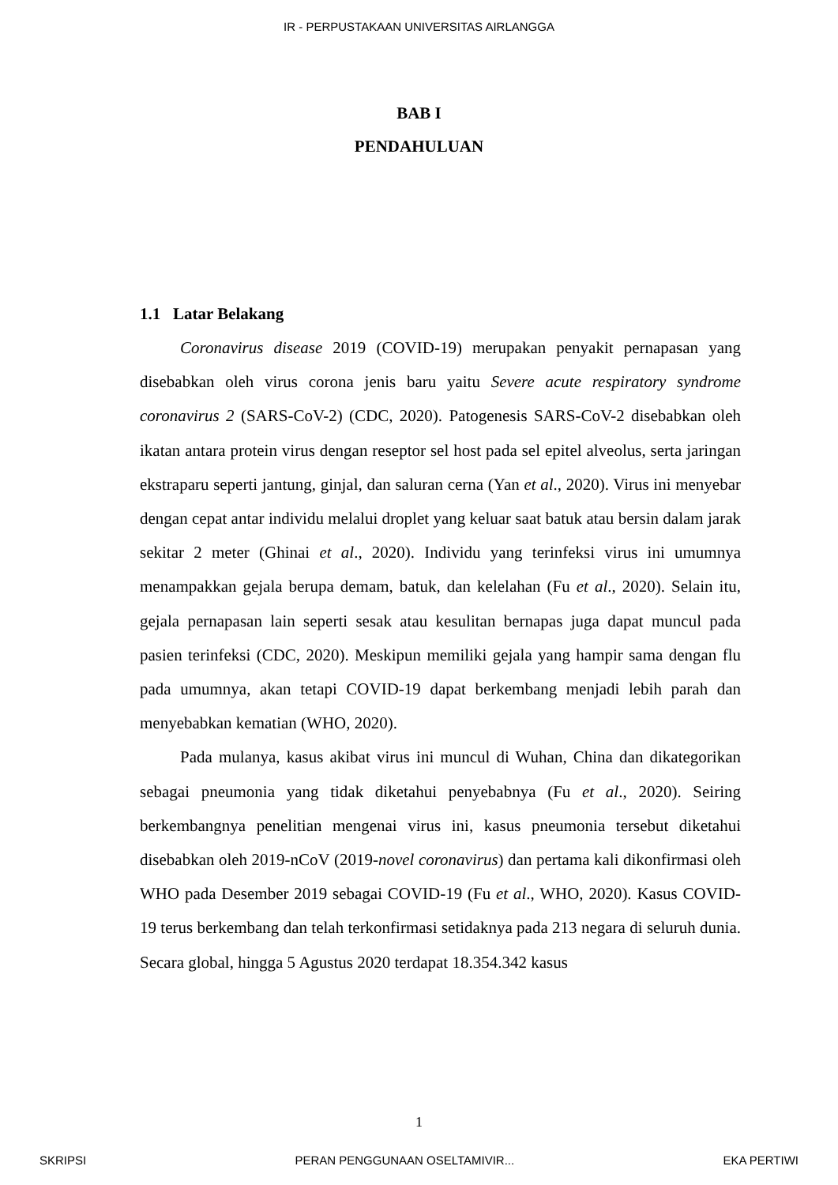IR - PERPUSTAKAAN UNIVERSITAS AIRLANGGA
BAB I
PENDAHULUAN
1.1 Latar Belakang
Coronavirus disease 2019 (COVID-19) merupakan penyakit pernapasan yang disebabkan oleh virus corona jenis baru yaitu Severe acute respiratory syndrome coronavirus 2 (SARS-CoV-2) (CDC, 2020). Patogenesis SARS-CoV-2 disebabkan oleh ikatan antara protein virus dengan reseptor sel host pada sel epitel alveolus, serta jaringan ekstraparu seperti jantung, ginjal, dan saluran cerna (Yan et al., 2020). Virus ini menyebar dengan cepat antar individu melalui droplet yang keluar saat batuk atau bersin dalam jarak sekitar 2 meter (Ghinai et al., 2020). Individu yang terinfeksi virus ini umumnya menampakkan gejala berupa demam, batuk, dan kelelahan (Fu et al., 2020). Selain itu, gejala pernapasan lain seperti sesak atau kesulitan bernapas juga dapat muncul pada pasien terinfeksi (CDC, 2020). Meskipun memiliki gejala yang hampir sama dengan flu pada umumnya, akan tetapi COVID-19 dapat berkembang menjadi lebih parah dan menyebabkan kematian (WHO, 2020).
Pada mulanya, kasus akibat virus ini muncul di Wuhan, China dan dikategorikan sebagai pneumonia yang tidak diketahui penyebabnya (Fu et al., 2020). Seiring berkembangnya penelitian mengenai virus ini, kasus pneumonia tersebut diketahui disebabkan oleh 2019-nCoV (2019-novel coronavirus) dan pertama kali dikonfirmasi oleh WHO pada Desember 2019 sebagai COVID-19 (Fu et al., WHO, 2020). Kasus COVID-19 terus berkembang dan telah terkonfirmasi setidaknya pada 213 negara di seluruh dunia. Secara global, hingga 5 Agustus 2020 terdapat 18.354.342 kasus
1
SKRIPSI PERAN PENGGUNAAN OSELTAMIVIR... EKA PERTIWI